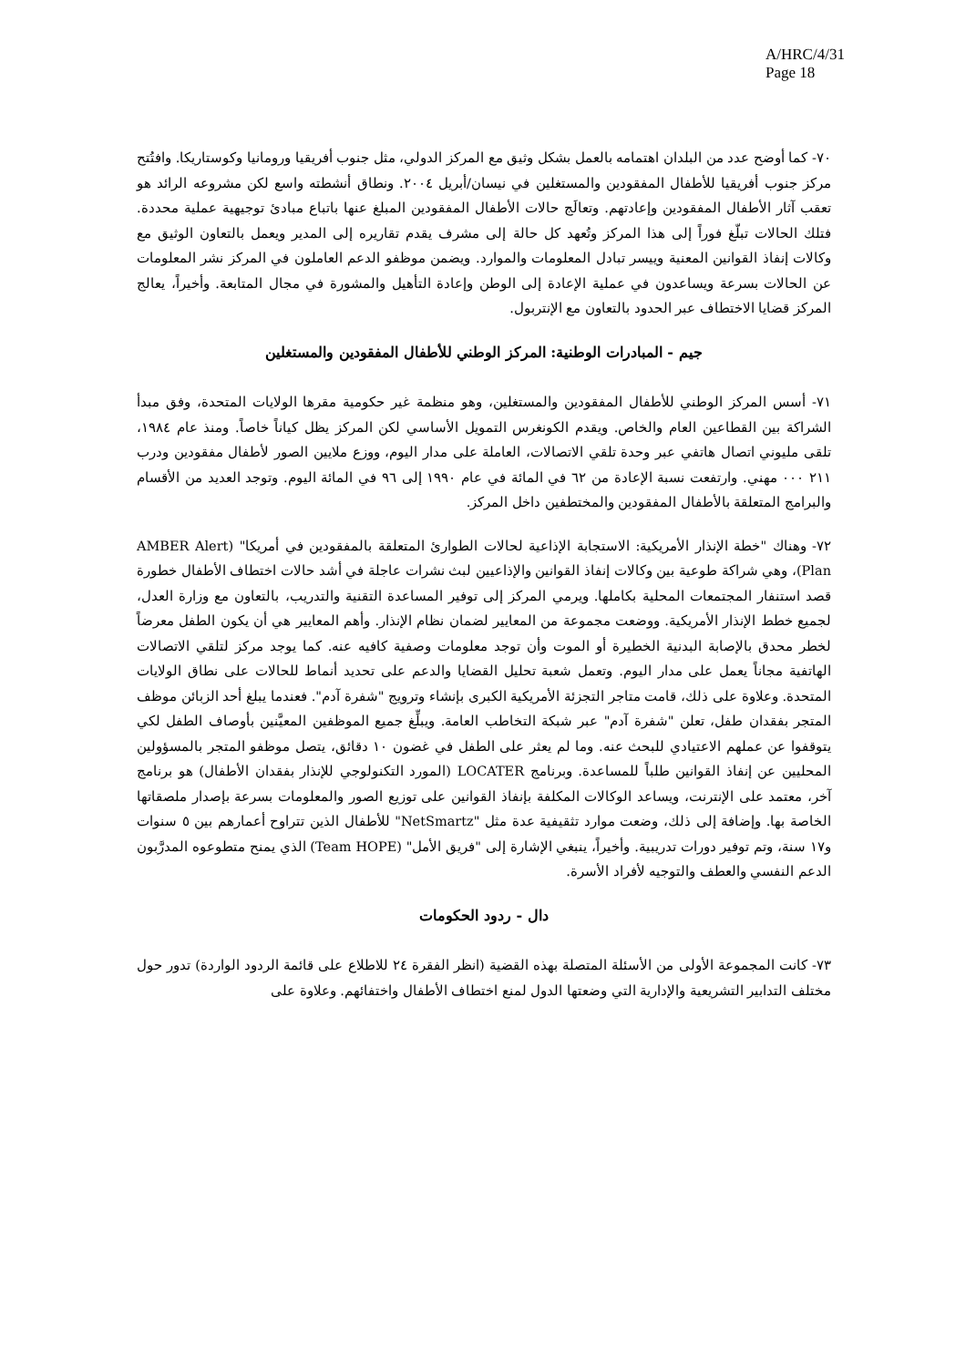A/HRC/4/31
Page 18
٧٠- كما أوضح عدد من البلدان اهتمامه بالعمل بشكل وثيق مع المركز الدولي، مثل جنوب أفريقيا ورومانيا وكوستاريكا. وافتُتح مركز جنوب أفريقيا للأطفال المفقودين والمستغلين في نيسان/أبريل ٢٠٠٤. ونطاق أنشطته واسع لكن مشروعه الرائد هو تعقب آثار الأطفال المفقودين وإعادتهم. وتعالَج حالات الأطفال المفقودين المبلغ عنها باتباع مبادئ توجيهية عملية محددة. فتلك الحالات تبلّغ فوراً إلى هذا المركز وتُعهد كل حالة إلى مشرف يقدم تقاريره إلى المدير ويعمل بالتعاون الوثيق مع وكالات إنفاذ القوانين المعنية وييسر تبادل المعلومات والموارد. ويضمن موظفو الدعم العاملون في المركز نشر المعلومات عن الحالات بسرعة ويساعدون في عملية الإعادة إلى الوطن وإعادة التأهيل والمشورة في مجال المتابعة. وأخيراً، يعالج المركز قضايا الاختطاف عبر الحدود بالتعاون مع الإنتربول.
جيم - المبادرات الوطنية: المركز الوطني للأطفال المفقودين والمستغلين
٧١- أسس المركز الوطني للأطفال المفقودين والمستغلين، وهو منظمة غير حكومية مقرها الولايات المتحدة، وفق مبدأ الشراكة بين القطاعين العام والخاص. ويقدم الكونغرس التمويل الأساسي لكن المركز يظل كياناً خاصاً. ومنذ عام ١٩٨٤، تلقى مليوني اتصال هاتفي عبر وحدة تلقي الاتصالات، العاملة على مدار اليوم، ووزع ملايين الصور لأطفال مفقودين ودرب ٢١١ ٠٠٠ مهني. وارتفعت نسبة الإعادة من ٦٢ في المائة في عام ١٩٩٠ إلى ٩٦ في المائة اليوم. وتوجد العديد من الأقسام والبرامج المتعلقة بالأطفال المفقودين والمختطفين داخل المركز.
٧٢- وهناك "خطة الإنذار الأمريكية: الاستجابة الإذاعية لحالات الطوارئ المتعلقة بالمفقودين في أمريكا" (AMBER Alert Plan)، وهي شراكة طوعية بين وكالات إنفاذ القوانين والإذاعيين لبث نشرات عاجلة في أشد حالات اختطاف الأطفال خطورة قصد استنفار المجتمعات المحلية بكاملها. ويرمي المركز إلى توفير المساعدة التقنية والتدريب، بالتعاون مع وزارة العدل، لجميع خطط الإنذار الأمريكية. ووضعت مجموعة من المعايير لضمان نظام الإنذار. وأهم المعايير هي أن يكون الطفل معرضاً لخطر محدق بالإصابة البدنية الخطيرة أو الموت وأن توجد معلومات وصفية كافيه عنه. كما يوجد مركز لتلقي الاتصالات الهاتفية مجاناً يعمل على مدار اليوم. وتعمل شعبة تحليل القضايا والدعم على تحديد أنماط للحالات على نطاق الولايات المتحدة. وعلاوة على ذلك، قامت متاجر التجزئة الأمريكية الكبرى بإنشاء وترويج "شفرة آدم". فعندما يبلغ أحد الزبائن موظف المتجر بفقدان طفل، تعلن "شفرة آدم" عبر شبكة التخاطب العامة. ويبلِّغ جميع الموظفين المعيَّنين بأوصاف الطفل لكي يتوقفوا عن عملهم الاعتيادي للبحث عنه. وما لم يعثر على الطفل في غضون ١٠ دقائق، يتصل موظفو المتجر بالمسؤولين المحليين عن إنفاذ القوانين طلباً للمساعدة. وبرنامج LOCATER (المورد التكنولوجي للإنذار بفقدان الأطفال) هو برنامج آخر، معتمد على الإنترنت، ويساعد الوكالات المكلفة بإنفاذ القوانين على توزيع الصور والمعلومات بسرعة بإصدار ملصقاتها الخاصة بها. وإضافة إلى ذلك، وضعت موارد تثقيفية عدة مثل "NetSmartz" للأطفال الذين تتراوح أعمارهم بين ٥ سنوات و١٧ سنة، وتم توفير دورات تدريبية. وأخيراً، ينبغي الإشارة إلى "فريق الأمل" (Team HOPE) الذي يمنح متطوعوه المدرَّبون الدعم النفسي والعطف والتوجيه لأفراد الأسرة.
دال - ردود الحكومات
٧٣- كانت المجموعة الأولى من الأسئلة المتصلة بهذه القضية (انظر الفقرة ٢٤ للاطلاع على قائمة الردود الواردة) تدور حول مختلف التدابير التشريعية والإدارية التي وضعتها الدول لمنع اختطاف الأطفال واختفائهم. وعلاوة على